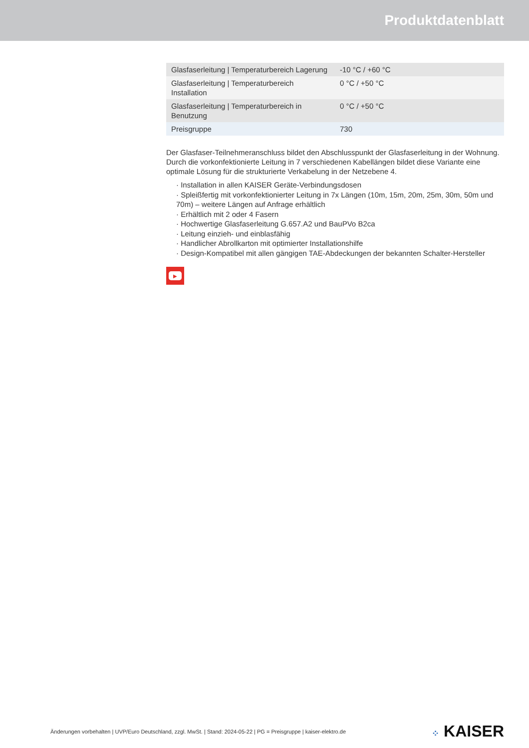Produktdatenblatt
| Glasfaserleitung / Temperaturbereich Lagerung | -10 °C / +60 °C |
| Glasfaserleitung / Temperaturbereich Installation | 0 °C / +50 °C |
| Glasfaserleitung / Temperaturbereich in Benutzung | 0 °C / +50 °C |
| Preisgruppe | 730 |
Der Glasfaser-Teilnehmeranschluss bildet den Abschlusspunkt der Glasfaserleitung in der Wohnung. Durch die vorkonfektionierte Leitung in 7 verschiedenen Kabellängen bildet diese Variante eine optimale Lösung für die strukturierte Verkabelung in der Netzebene 4.
· Installation in allen KAISER Geräte-Verbindungsdosen
· Spleißfertig mit vorkonfektionierter Leitung in 7x Längen (10m, 15m, 20m, 25m, 30m, 50m und 70m) – weitere Längen auf Anfrage erhältlich
· Erhältlich mit 2 oder 4 Fasern
· Hochwertige Glasfaserleitung G.657.A2 und BauPVo B2ca
· Leitung einzieh- und einblasfähig
· Handlicher Abrollkarton mit optimierter Installationshilfe
· Design-Kompatibel mit allen gängigen TAE-Abdeckungen der bekannten Schalter-Hersteller
▶
Änderungen vorbehalten | UVP/Euro Deutschland, zzgl. MwSt. | Stand: 2024-05-22 | PG = Preisgruppe | kaiser-elektro.de ⁘ KAISER